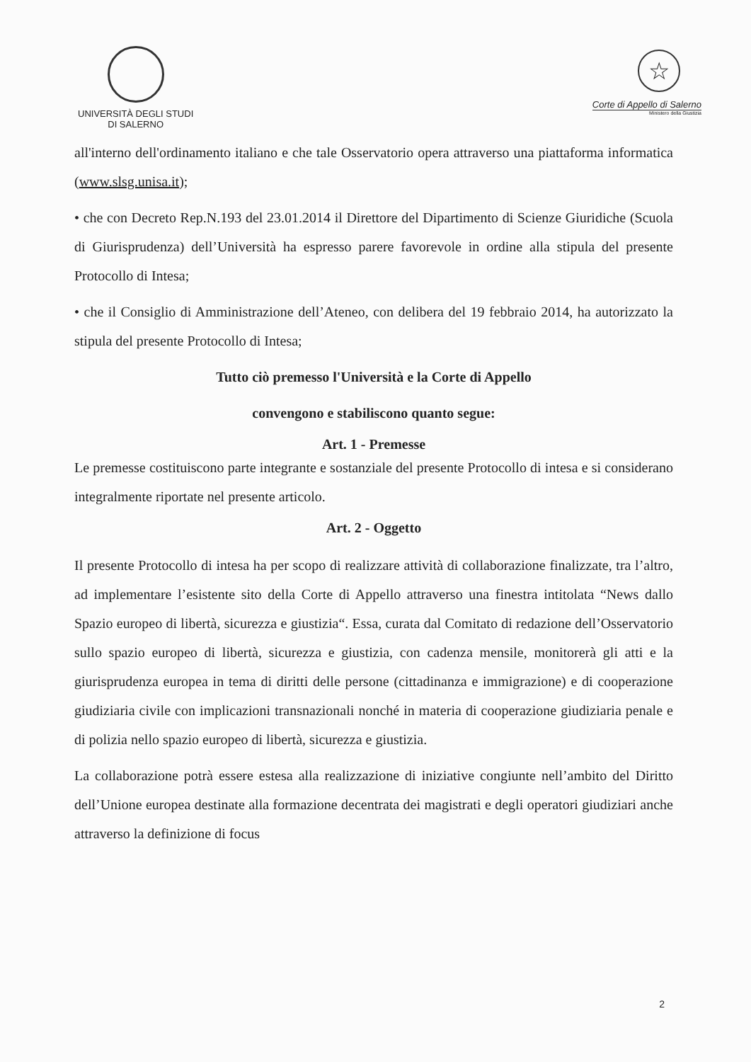UNIVERSITÀ DEGLI STUDI
DI SALERNO
☆
Corte di Appello di Salerno
Ministero della Giustizia
all'interno dell'ordinamento italiano e che tale Osservatorio opera attraverso una piattaforma informatica (www.slsg.unisa.it);
• che con Decreto Rep.N.193 del 23.01.2014 il Direttore del Dipartimento di Scienze Giuridiche (Scuola di Giurisprudenza) dell’Università ha espresso parere favorevole in ordine alla stipula del presente Protocollo di Intesa;
• che il Consiglio di Amministrazione dell’Ateneo, con delibera del 19 febbraio 2014, ha autorizzato la stipula del presente Protocollo di Intesa;
Tutto ciò premesso l'Università e la Corte di Appello
convengono e stabiliscono quanto segue:
Art. 1 - Premesse
Le premesse costituiscono parte integrante e sostanziale del presente Protocollo di intesa e si considerano integralmente riportate nel presente articolo.
Art. 2 - Oggetto
Il presente Protocollo di intesa ha per scopo di realizzare attività di collaborazione finalizzate, tra l’altro, ad implementare l’esistente sito della Corte di Appello attraverso una finestra intitolata “News dallo Spazio europeo di libertà, sicurezza e giustizia“. Essa, curata dal Comitato di redazione dell’Osservatorio sullo spazio europeo di libertà, sicurezza e giustizia, con cadenza mensile, monitorerà gli atti e la giurisprudenza europea in tema di diritti delle persone (cittadinanza e immigrazione) e di cooperazione giudiziaria civile con implicazioni transnazionali nonché in materia di cooperazione giudiziaria penale e di polizia nello spazio europeo di libertà, sicurezza e giustizia.
La collaborazione potrà essere estesa alla realizzazione di iniziative congiunte nell’ambito del Diritto dell’Unione europea destinate alla formazione decentrata dei magistrati e degli operatori giudiziari anche attraverso la definizione di focus
2